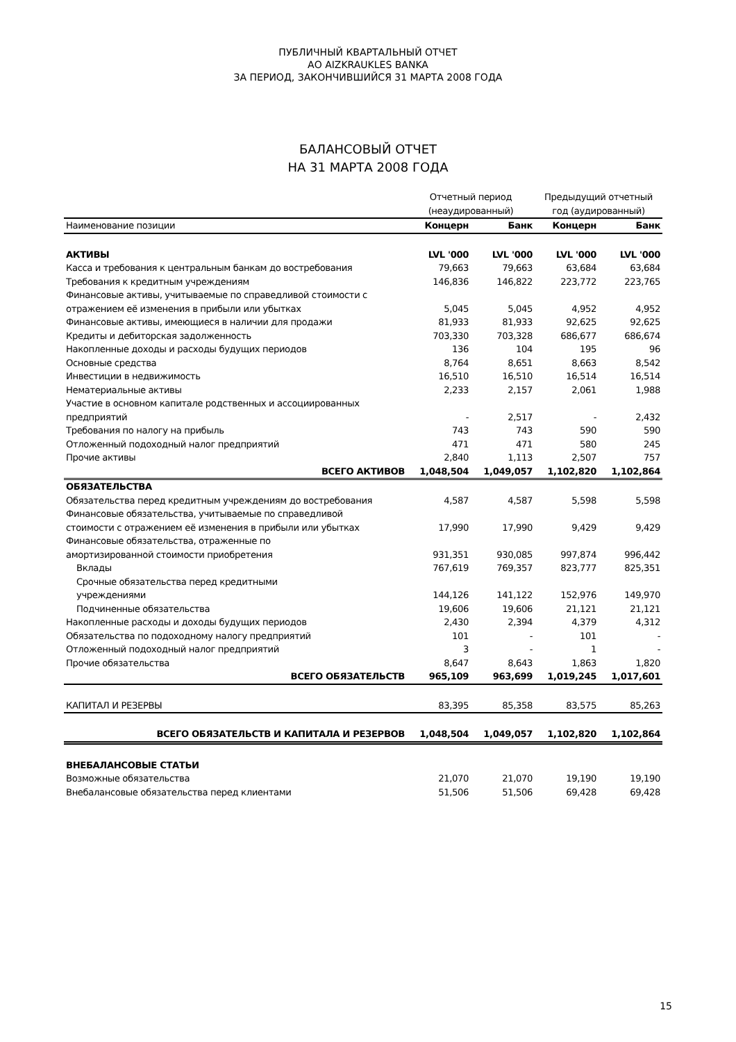ПУБЛИЧНЫЙ КВАРТАЛЬНЫЙ ОТЧЕТ
АО AIZKRAUKLES BANKA
ЗА ПЕРИОД, ЗАКОНЧИВШИЙСЯ 31 МАРТА 2008 ГОДА
БАЛАНСОВЫЙ ОТЧЕТ
НА 31 МАРТА 2008 ГОДА
| | Отчетный период (неаудированный) | | Предыдущий отчетный год (аудированный) | |
| --- | --- | --- | --- | --- |
| Наименование позиции | Концерн | Банк | Концерн | Банк |
| АКТИВЫ | LVL '000 | LVL '000 | LVL '000 | LVL '000 |
| Касса и требования к центральным банкам до востребования | 79,663 | 79,663 | 63,684 | 63,684 |
| Требования к кредитным учреждениям | 146,836 | 146,822 | 223,772 | 223,765 |
| Финансовые активы, учитываемые по справедливой стоимости с отражением её изменения в прибыли или убытках | 5,045 | 5,045 | 4,952 | 4,952 |
| Финансовые активы, имеющиеся в наличии для продажи | 81,933 | 81,933 | 92,625 | 92,625 |
| Кредиты и дебиторская задолженность | 703,330 | 703,328 | 686,677 | 686,674 |
| Накопленные доходы и расходы будущих периодов | 136 | 104 | 195 | 96 |
| Основные средства | 8,764 | 8,651 | 8,663 | 8,542 |
| Инвестиции в недвижимость | 16,510 | 16,510 | 16,514 | 16,514 |
| Нематериальные активы | 2,233 | 2,157 | 2,061 | 1,988 |
| Участие в основном капитале родственных и ассоциированных предприятий | - | 2,517 | - | 2,432 |
| Требования по налогу на прибыль | 743 | 743 | 590 | 590 |
| Отложенный подоходный налог предприятий | 471 | 471 | 580 | 245 |
| Прочие активы | 2,840 | 1,113 | 2,507 | 757 |
| ВСЕГО АКТИВОВ | 1,048,504 | 1,049,057 | 1,102,820 | 1,102,864 |
| ОБЯЗАТЕЛЬСТВА | | | | |
| Обязательства перед кредитным учреждениям до востребования | 4,587 | 4,587 | 5,598 | 5,598 |
| Финансовые обязательства, учитываемые по справедливой стоимости с отражением её изменения в прибыли или убытках | 17,990 | 17,990 | 9,429 | 9,429 |
| Финансовые обязательства, отраженные по амортизированной стоимости приобретения | 931,351 | 930,085 | 997,874 | 996,442 |
| Вклады | 767,619 | 769,357 | 823,777 | 825,351 |
| Срочные обязательства перед кредитными учреждениями | 144,126 | 141,122 | 152,976 | 149,970 |
| Подчиненные обязательства | 19,606 | 19,606 | 21,121 | 21,121 |
| Накопленные расходы и доходы будущих периодов | 2,430 | 2,394 | 4,379 | 4,312 |
| Обязательства по подоходному налогу предприятий | 101 | - | 101 | - |
| Отложенный подоходный налог предприятий | 3 | - | 1 | - |
| Прочие обязательства | 8,647 | 8,643 | 1,863 | 1,820 |
| ВСЕГО ОБЯЗАТЕЛЬСТВ | 965,109 | 963,699 | 1,019,245 | 1,017,601 |
| КАПИТАЛ И РЕЗЕРВЫ | 83,395 | 85,358 | 83,575 | 85,263 |
| ВСЕГО ОБЯЗАТЕЛЬСТВ И КАПИТАЛА И РЕЗЕРВОВ | 1,048,504 | 1,049,057 | 1,102,820 | 1,102,864 |
| ВНЕБАЛАНСОВЫЕ СТАТЬИ | | | | |
| Возможные обязательства | 21,070 | 21,070 | 19,190 | 19,190 |
| Внебалансовые обязательства перед клиентами | 51,506 | 51,506 | 69,428 | 69,428 |
15